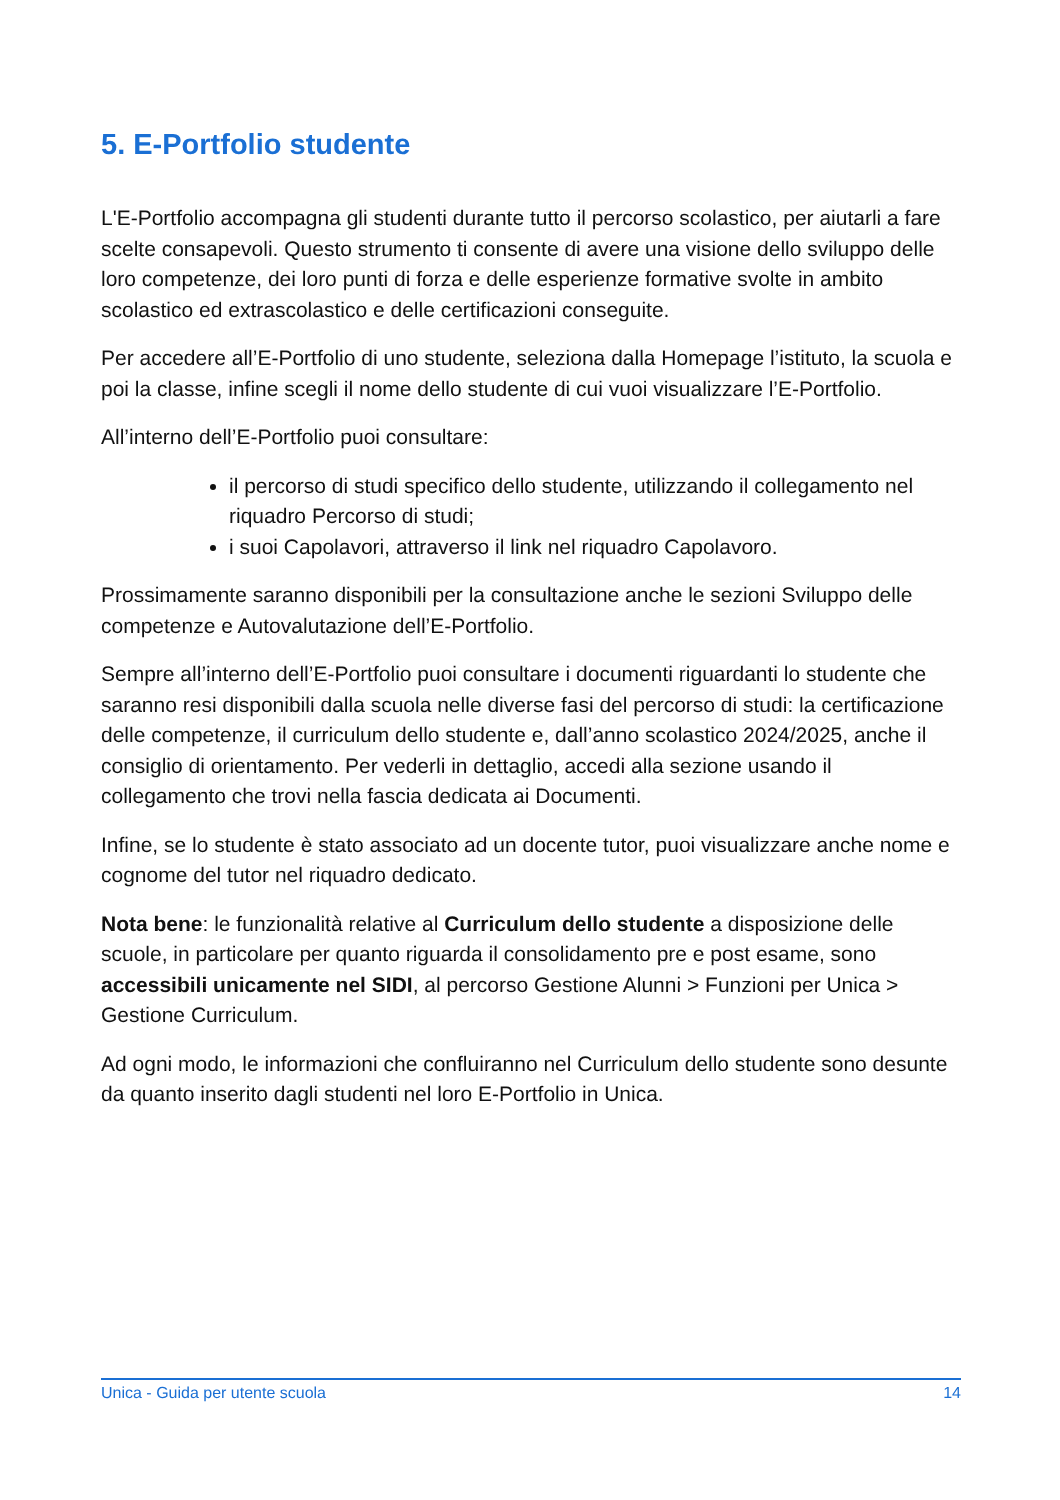5. E-Portfolio studente
L'E-Portfolio accompagna gli studenti durante tutto il percorso scolastico, per aiutarli a fare scelte consapevoli. Questo strumento ti consente di avere una visione dello sviluppo delle loro competenze, dei loro punti di forza e delle esperienze formative svolte in ambito scolastico ed extrascolastico e delle certificazioni conseguite.
Per accedere all’E-Portfolio di uno studente, seleziona dalla Homepage l’istituto, la scuola e poi la classe, infine scegli il nome dello studente di cui vuoi visualizzare l’E-Portfolio.
All’interno dell’E-Portfolio puoi consultare:
il percorso di studi specifico dello studente, utilizzando il collegamento nel riquadro Percorso di studi;
i suoi Capolavori, attraverso il link nel riquadro Capolavoro.
Prossimamente saranno disponibili per la consultazione anche le sezioni Sviluppo delle competenze e Autovalutazione dell’E-Portfolio.
Sempre all’interno dell’E-Portfolio puoi consultare i documenti riguardanti lo studente che saranno resi disponibili dalla scuola nelle diverse fasi del percorso di studi: la certificazione delle competenze, il curriculum dello studente e, dall’anno scolastico 2024/2025, anche il consiglio di orientamento. Per vederli in dettaglio, accedi alla sezione usando il collegamento che trovi nella fascia dedicata ai Documenti.
Infine, se lo studente è stato associato ad un docente tutor, puoi visualizzare anche nome e cognome del tutor nel riquadro dedicato.
Nota bene: le funzionalità relative al Curriculum dello studente a disposizione delle scuole, in particolare per quanto riguarda il consolidamento pre e post esame, sono accessibili unicamente nel SIDI, al percorso Gestione Alunni > Funzioni per Unica > Gestione Curriculum.
Ad ogni modo, le informazioni che confluiranno nel Curriculum dello studente sono desunte da quanto inserito dagli studenti nel loro E-Portfolio in Unica.
Unica - Guida per utente scuola 14